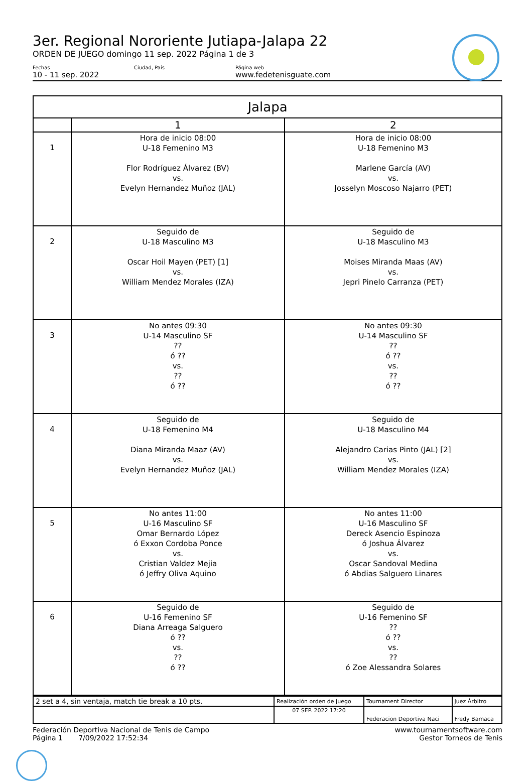3er. Regional Nororiente Jutiapa-Jalapa 22
ORDEN DE JUEGO domingo 11 sep. 2022 Página 1 de 3
Fechas
10 - 11 sep. 2022
Ciudad, País Página web
www.fedetenisguate.com
| Jalapa | | |
| --- | --- | --- |
| | 1 | 2 |
| 1 | Hora de inicio 08:00 U-18 Femenino M3 Flor Rodríguez Álvarez (BV) vs. Evelyn Hernandez Muñoz (JAL) | Hora de inicio 08:00 U-18 Femenino M3 Marlene García (AV) vs. Josselyn Moscoso Najarro (PET) |
| 2 | Seguido de U-18 Masculino M3 Oscar Hoil Mayen (PET) [1] vs. William Mendez Morales (IZA) | Seguido de U-18 Masculino M3 Moises Miranda Maas (AV) vs. Jepri Pinelo Carranza (PET) |
| 3 | No antes 09:30 U-14 Masculino SF ?? ó ?? vs. ?? ó ?? | No antes 09:30 U-14 Masculino SF ?? ó ?? vs. ?? ó ?? |
| 4 | Seguido de U-18 Femenino M4 Diana Miranda Maaz (AV) vs. Evelyn Hernandez Muñoz (JAL) | Seguido de U-18 Masculino M4 Alejandro Carias Pinto (JAL) [2] vs. William Mendez Morales (IZA) |
| 5 | No antes 11:00 U-16 Masculino SF Omar Bernardo López ó Exxon Cordoba Ponce vs. Cristian Valdez Mejia ó Jeffry Oliva Aquino | No antes 11:00 U-16 Masculino SF Dereck Asencio Espinoza ó Joshua Álvarez vs. Oscar Sandoval Medina ó Abdias Salguero Linares |
| 6 | Seguido de U-16 Femenino SF Diana Arreaga Salguero ó ?? vs. ?? ó ?? | Seguido de U-16 Femenino SF ?? ó ?? vs. ?? ó Zoe Alessandra Solares |
| 2 set a 4, sin ventaja, match tie break a 10 pts. | Realización orden de juego | Tournament Director | Juez Árbitro |
| | 07 SEP. 2022 17:20 | Federacion Deportiva Naci | Fredy Bamaca |
Federación Deportiva Nacional de Tenis de Campo
Página 1 7/09/2022 17:52:34
www.tournamentsoftware.com
Gestor Torneos de Tenis